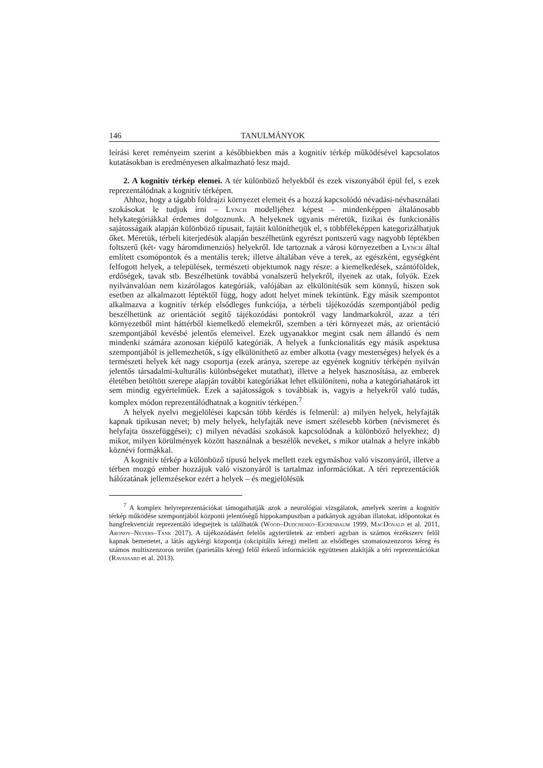146 TANULMÁNYOK
leírási keret reményeim szerint a későbbiekben más a kognitív térkép működésével kapcsolatos kutatásokban is eredményesen alkalmazható lesz majd.
2. A kognitív térkép elemei. A tér különböző helyekből és ezek viszonyából épül fel, s ezek reprezentálódnak a kognitív térképen.
Ahhoz, hogy a tágabb földrajzi környezet elemeit és a hozzá kapcsolódó névadási-névhasználati szokásokat le tudjuk írni – Lynch modelljéhez képest – mindenképpen általánosabb helykategóriákkal érdemes dolgoznunk. A helyeknek ugyanis méretük, fizikai és funkcionális sajátosságaik alapján különböző típusait, fajtáit különíthetjük el, s többféleképpen kategorizálhatjuk őket. Méretük, térbeli kiterjedésük alapján beszélhetünk egyrészt pontszerű vagy nagyobb léptékben foltszerű (két- vagy háromdimenziós) helyekről. Ide tartoznak a városi környezetben a Lynch által említett csomópontok és a mentális terek; illetve általában véve a terek, az egészként, egységként felfogott helyek, a települések, természeti objektumok nagy része: a kiemelkedések, szántóföldek, erdőségek, tavak stb. Beszélhetünk továbbá vonalszerű helyekről, ilyenek az utak, folyók. Ezek nyilvánvalóan nem kizárólagos kategóriák, valójában az elkülönítésük sem könnyű, hiszen sok esetben az alkalmazott léptéktől függ, hogy adott helyet minek tekintünk. Egy másik szempontot alkalmazva a kognitív térkép elsődleges funkciója, a térbeli tájékozódás szempontjából pedig beszélhetünk az orientációt segítő tájékozódási pontokról vagy landmarkokról, azaz a téri környezetből mint háttérből kiemelkedő elemekről, szemben a téri környezet más, az orientáció szempontjából kevésbé jelentős elemeivel. Ezek ugyanakkor megint csak nem állandó és nem mindenki számára azonosan kiépülő kategóriák. A helyek a funkcionalitás egy másik aspektusa szempontjából is jellemezhetők, s így elkülöníthető az ember alkotta (vagy mesterséges) helyek és a természeti helyek két nagy csoportja (ezek aránya, szerepe az egyének kognitív térképén nyilván jelentős társadalmi-kulturális különbségeket mutathat), illetve a helyek hasznosítása, az emberek életében betöltött szerepe alapján további kategóriákat lehet elkülöníteni, noha a kategóriahatárok itt sem mindig egyértelműek. Ezek a sajátosságok s továbbiak is, vagyis a helyekről való tudás, komplex módon reprezentálódhatnak a kognitív térképen.<sup>7</sup>
A helyek nyelvi megjelölései kapcsán több kérdés is felmerül: a) milyen helyek, helyfajták kapnak tipikusan nevet; b) mely helyek, helyfajták neve ismert szélesebb körben (névismeret és helyfajta összefüggései); c) milyen névadási szokások kapcsolódnak a különböző helyekhez; d) mikor, milyen körülmények között használnak a beszélők neveket, s mikor utalnak a helyre inkább köznévi formákkal.
A kognitív térkép a különböző típusú helyek mellett ezek egymáshoz való viszonyáról, illetve a térben mozgó ember hozzájuk való viszonyáról is tartalmaz információkat. A téri reprezentációk hálózatának jellemzésekor ezért a helyek – és megjelölésük
<sup>7</sup> A komplex helyreprezentációkat támogathatják azok a neurológiai vizsgálatok, amelyek szerint a kognitív térkép működése szempontjából központi jelentőségű hippokampuszban a patkányok agyában illatokat, időpontokat és hangfrekvenciát reprezentáló idegsejtek is találhatók (Wood–Dudchenko–Eichenbaum 1999, MacDonald et al. 2011, Aronov–Nevers–Tank 2017). A tájékozódásért felelős agyterületek az emberi agyban is számos érzékszerv felől kapnak bemenetet, a látás agykérgi központja (okcipitális kéreg) mellett az elsődleges szomatoszenzoros kéreg és számos multiszenzoros terület (parietális kéreg) felől érkező információk együttesen alakítják a téri reprezentációkat (Ravassard et al. 2013).